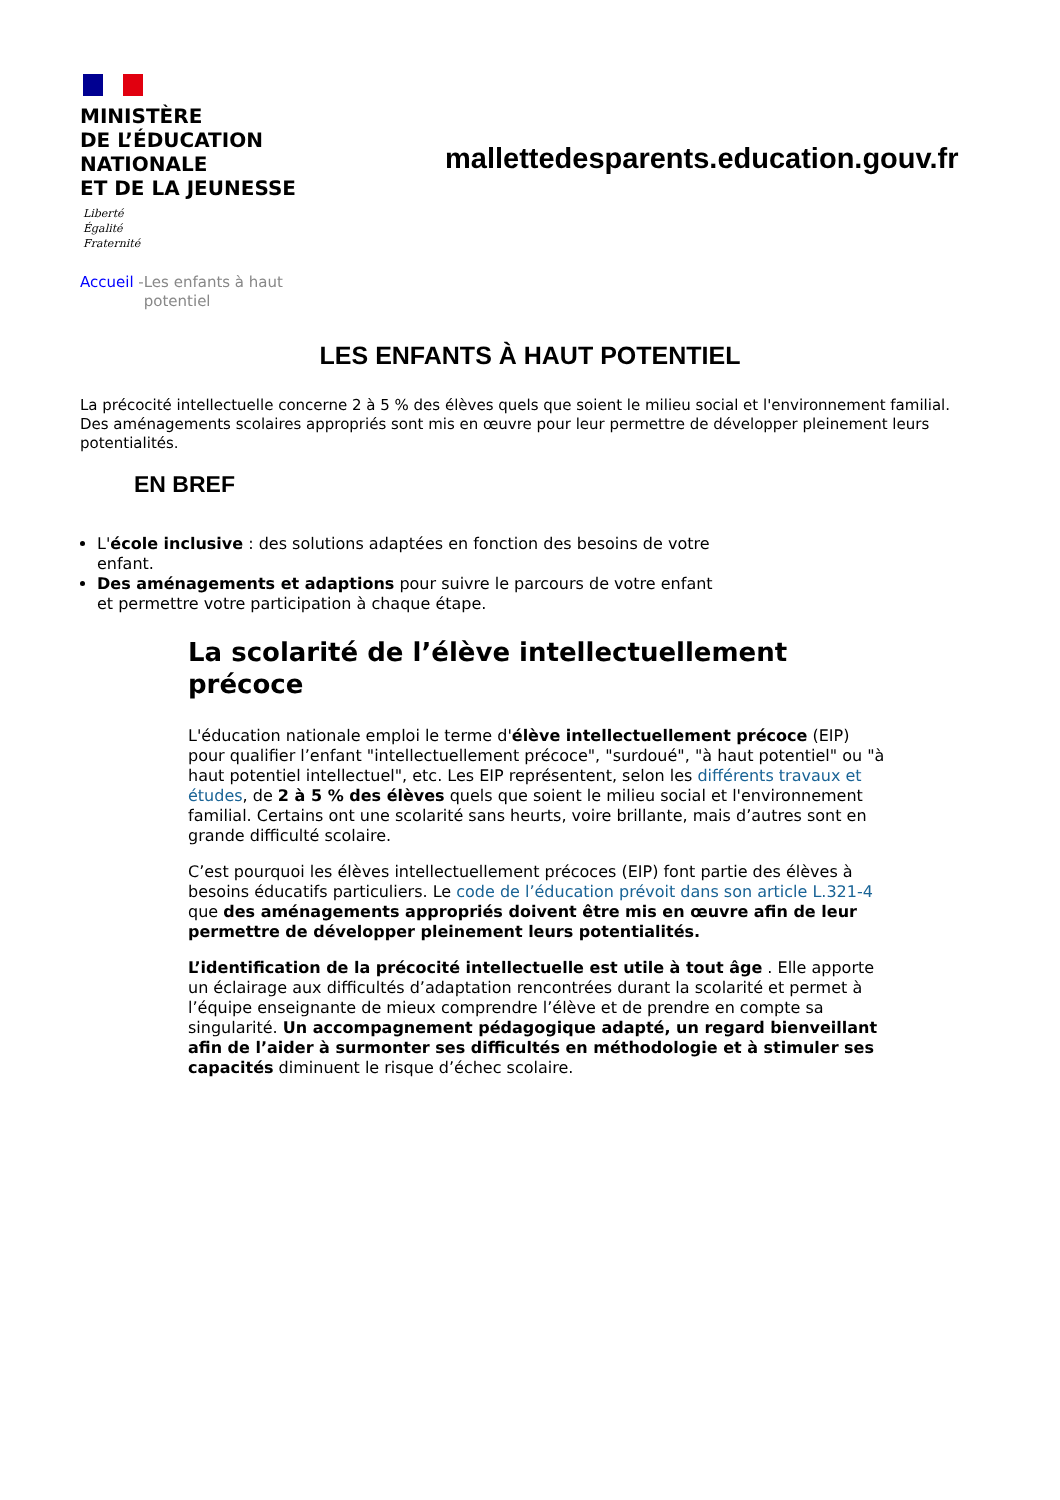MINISTÈRE
DE L’ÉDUCATION
NATIONALE
ET DE LA JEUNESSE
Liberté
Égalité
Fraternité
mallettedesparents.education.gouv.fr
Accueil - Les enfants à haut potentiel
LES ENFANTS À HAUT POTENTIEL
La précocité intellectuelle concerne 2 à 5 % des élèves quels que soient le milieu social et l'environnement familial. Des aménagements scolaires appropriés sont mis en œuvre pour leur permettre de développer pleinement leurs potentialités.
EN BREF
L'école inclusive : des solutions adaptées en fonction des besoins de votre enfant.
Des aménagements et adaptions pour suivre le parcours de votre enfant et permettre votre participation à chaque étape.
La scolarité de l’élève intellectuellement précoce
L'éducation nationale emploi le terme d'élève intellectuellement précoce (EIP) pour qualifier l’enfant "intellectuellement précoce", "surdoué", "à haut potentiel" ou "à haut potentiel intellectuel", etc. Les EIP représentent, selon les différents travaux et études, de 2 à 5 % des élèves quels que soient le milieu social et l'environnement familial. Certains ont une scolarité sans heurts, voire brillante, mais d’autres sont en grande difficulté scolaire.
C’est pourquoi les élèves intellectuellement précoces (EIP) font partie des élèves à besoins éducatifs particuliers. Le code de l’éducation prévoit dans son article L.321-4 que des aménagements appropriés doivent être mis en œuvre afin de leur permettre de développer pleinement leurs potentialités.
L’identification de la précocité intellectuelle est utile à tout âge . Elle apporte un éclairage aux difficultés d’adaptation rencontrées durant la scolarité et permet à l’équipe enseignante de mieux comprendre l’élève et de prendre en compte sa singularité. Un accompagnement pédagogique adapté, un regard bienveillant afin de l’aider à surmonter ses difficultés en méthodologie et à stimuler ses capacités diminuent le risque d’échec scolaire.